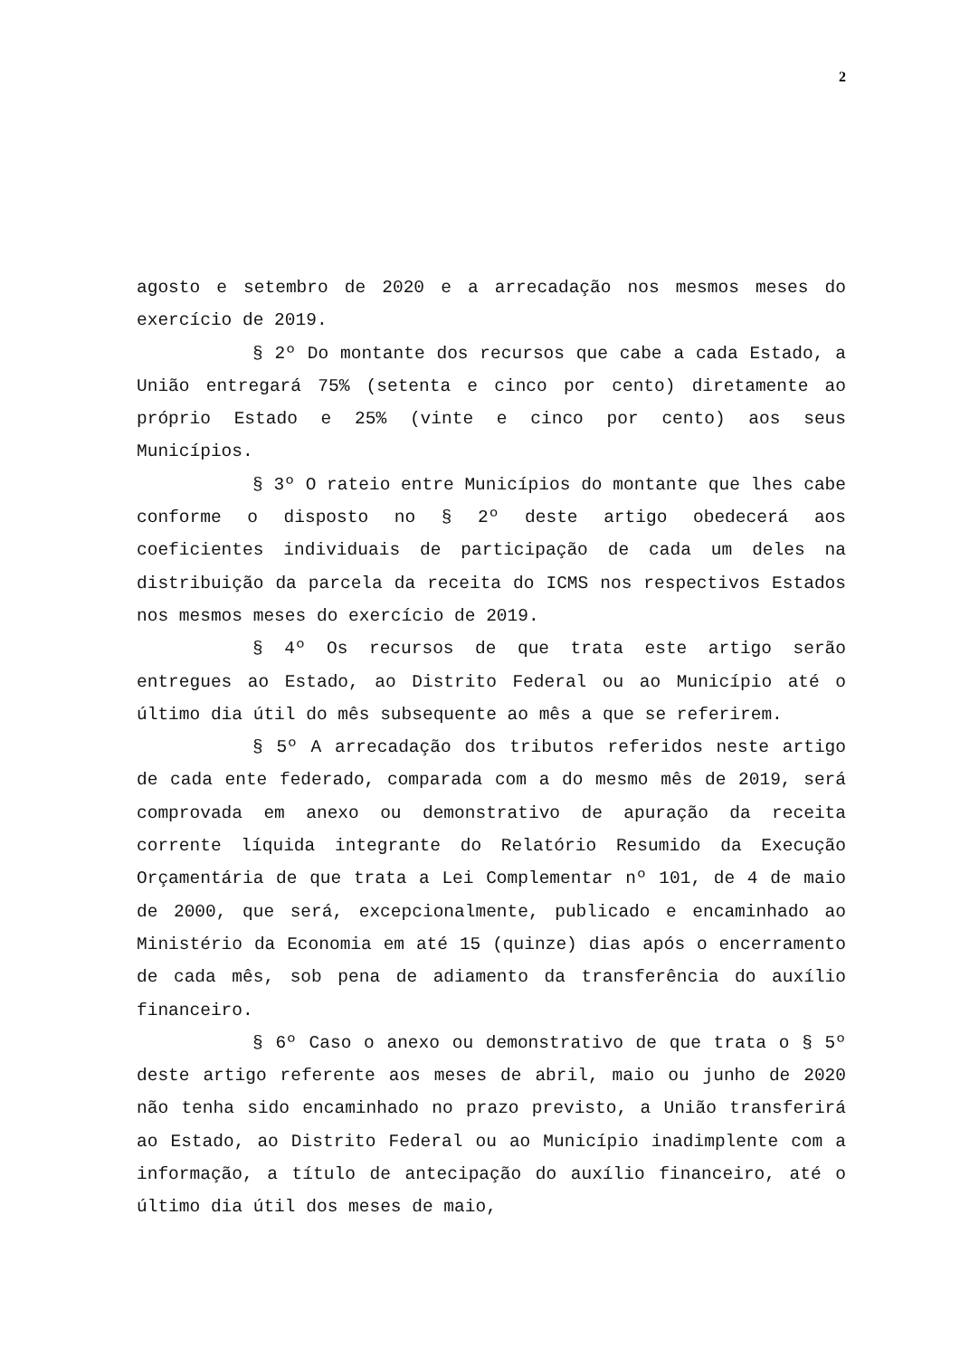2
agosto e setembro de 2020 e a arrecadação nos mesmos meses do exercício de 2019.
§ 2º Do montante dos recursos que cabe a cada Estado, a União entregará 75% (setenta e cinco por cento) diretamente ao próprio Estado e 25% (vinte e cinco por cento) aos seus Municípios.
§ 3º O rateio entre Municípios do montante que lhes cabe conforme o disposto no § 2º deste artigo obedecerá aos coeficientes individuais de participação de cada um deles na distribuição da parcela da receita do ICMS nos respectivos Estados nos mesmos meses do exercício de 2019.
§ 4º Os recursos de que trata este artigo serão entregues ao Estado, ao Distrito Federal ou ao Município até o último dia útil do mês subsequente ao mês a que se referirem.
§ 5º A arrecadação dos tributos referidos neste artigo de cada ente federado, comparada com a do mesmo mês de 2019, será comprovada em anexo ou demonstrativo de apuração da receita corrente líquida integrante do Relatório Resumido da Execução Orçamentária de que trata a Lei Complementar nº 101, de 4 de maio de 2000, que será, excepcionalmente, publicado e encaminhado ao Ministério da Economia em até 15 (quinze) dias após o encerramento de cada mês, sob pena de adiamento da transferência do auxílio financeiro.
§ 6º Caso o anexo ou demonstrativo de que trata o § 5º deste artigo referente aos meses de abril, maio ou junho de 2020 não tenha sido encaminhado no prazo previsto, a União transferirá ao Estado, ao Distrito Federal ou ao Município inadimplente com a informação, a título de antecipação do auxílio financeiro, até o último dia útil dos meses de maio,